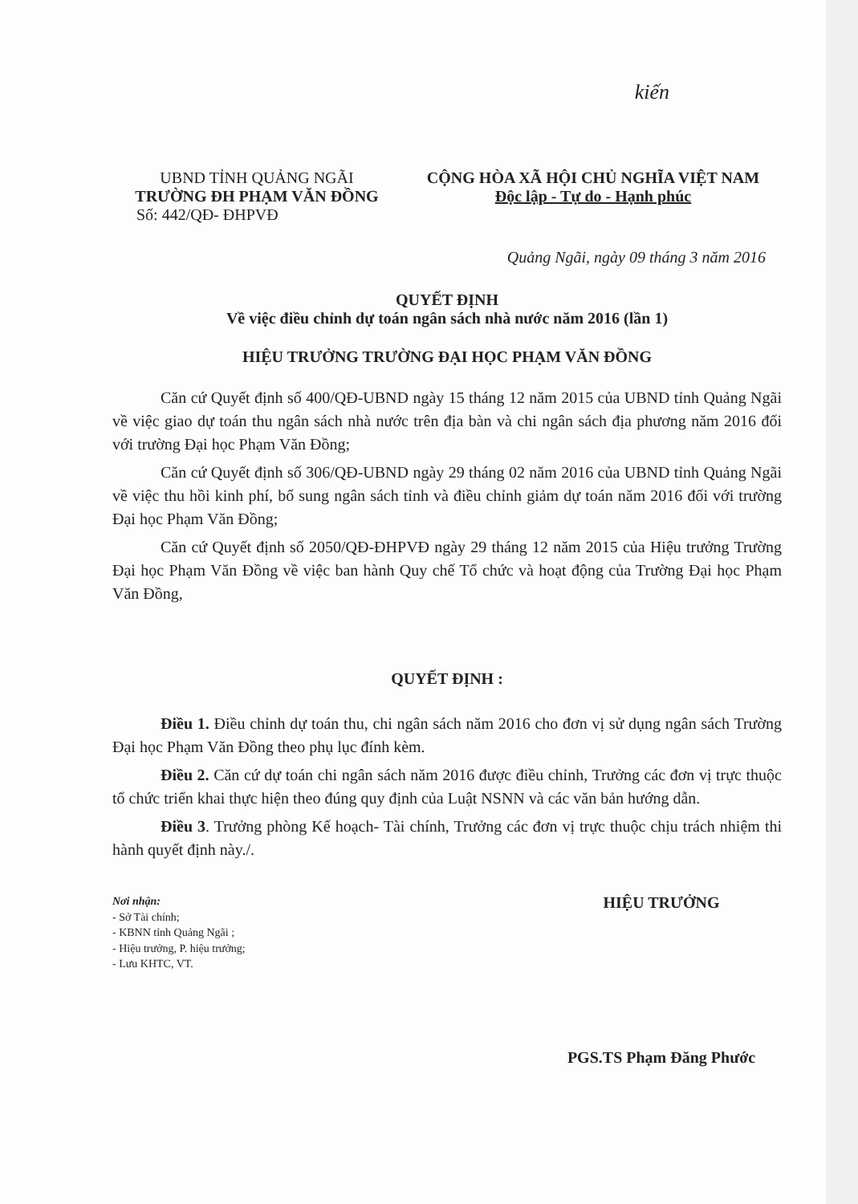kiến
UBND TỈNH QUẢNG NGÃI
TRƯỜNG ĐH PHẠM VĂN ĐỒNG
Số: 442/QĐ- ĐHPVĐ
CỘNG HÒA XÃ HỘI CHỦ NGHĨA VIỆT NAM
Độc lập - Tự do - Hạnh phúc
Quảng Ngãi, ngày 09 tháng 3 năm 2016
QUYẾT ĐỊNH
Về việc điều chỉnh dự toán ngân sách nhà nước năm 2016 (lần 1)
HIỆU TRƯỞNG TRƯỜNG ĐẠI HỌC PHẠM VĂN ĐỒNG
Căn cứ Quyết định số 400/QĐ-UBND ngày 15 tháng 12 năm 2015 của UBND tỉnh Quảng Ngãi về việc giao dự toán thu ngân sách nhà nước trên địa bàn và chi ngân sách địa phương năm 2016 đối với trường Đại học Phạm Văn Đồng;
Căn cứ Quyết định số 306/QĐ-UBND ngày 29 tháng 02 năm 2016 của UBND tỉnh Quảng Ngãi về việc thu hồi kinh phí, bổ sung ngân sách tỉnh và điều chỉnh giảm dự toán năm 2016 đối với trường Đại học Phạm Văn Đồng;
Căn cứ Quyết định số 2050/QĐ-ĐHPVĐ ngày 29 tháng 12 năm 2015 của Hiệu trưởng Trường Đại học Phạm Văn Đồng về việc ban hành Quy chế Tổ chức và hoạt động của Trường Đại học Phạm Văn Đồng,
QUYẾT ĐỊNH :
Điều 1. Điều chỉnh dự toán thu, chi ngân sách năm 2016 cho đơn vị sử dụng ngân sách Trường Đại học Phạm Văn Đồng theo phụ lục đính kèm.
Điều 2. Căn cứ dự toán chi ngân sách năm 2016 được điều chỉnh, Trưởng các đơn vị trực thuộc tổ chức triển khai thực hiện theo đúng quy định của Luật NSNN và các văn bản hướng dẫn.
Điều 3. Trưởng phòng Kế hoạch- Tài chính, Trưởng các đơn vị trực thuộc chịu trách nhiệm thi hành quyết định này./.
Nơi nhận:
- Sở Tài chính;
- KBNN tỉnh Quảng Ngãi ;
- Hiệu trưởng, P. hiệu trưởng;
- Lưu KHTC, VT.
HIỆU TRƯỞNG
PGS.TS Phạm Đăng Phước